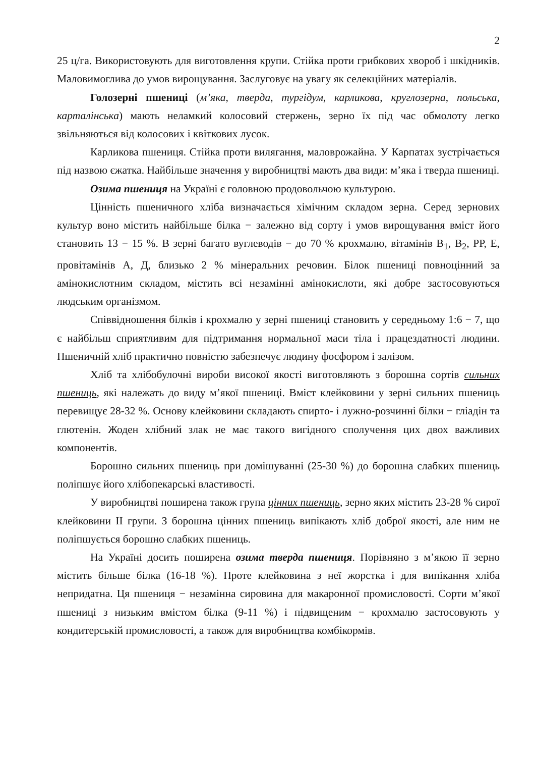2
25 ц/га. Використовують для виготовлення крупи. Стійка проти грибкових хвороб і шкідників. Маловимоглива до умов вирощування. Заслуговує на увагу як селекційних матеріалів.
Голозерні пшениці (м’яка, тверда, тургідум, карликова, круглозерна, польська, карталінська) мають неламкий колосовий стержень, зерно їх під час обмолоту легко звільняються від колосових і квіткових лусок.
Карликова пшениця. Стійка проти вилягання, маловрожайна. У Карпатах зустрічається під назвою єжатка. Найбільше значення у виробництві мають два види: м’яка і тверда пшениці.
Озима пшениця на Україні є головною продовольчою культурою.
Цінність пшеничного хліба визначається хімічним складом зерна. Серед зернових культур воно містить найбільше білка − залежно від сорту і умов вирощування вміст його становить 13 − 15 %. В зерні багато вуглеводів − до 70 % крохмалю, вітамінів В<sub>1</sub>, В<sub>2</sub>, РР, Е, провітамінів А, Д, близько 2 % мінеральних речовин. Білок пшениці повноцінний за амінокислотним складом, містить всі незамінні амінокислоти, які добре застосовуються людським організмом.
Співвідношення білків і крохмалю у зерні пшениці становить у середньому 1:6 − 7, що є найбільш сприятливим для підтримання нормальної маси тіла і працездатності людини. Пшеничній хліб практично повністю забезпечує людину фосфором і залізом.
Хліб та хлібобулочні вироби високої якості виготовляють з борошна сортів сильних пшениць, які належать до виду м’якої пшениці. Вміст клейковини у зерні сильних пшениць перевищує 28-32 %. Основу клейковини складають спирто- і лужно-розчинні білки − гліадін та глютенін. Жоден хлібний злак не має такого вигідного сполучення цих двох важливих компонентів.
Борошно сильних пшениць при домішуванні (25-30 %) до борошна слабких пшениць поліпшує його хлібопекарські властивості.
У виробництві поширена також група цінних пшениць, зерно яких містить 23-28 % сирої клейковини II групи. З борошна цінних пшениць випікають хліб доброї якості, але ним не поліпшується борошно слабких пшениць.
На Україні досить поширена озима тверда пшениця. Порівняно з м’якою її зерно містить більше білка (16-18 %). Проте клейковина з неї жорстка і для випікання хліба непридатна. Ця пшениця − незамінна сировина для макаронної промисловості. Сорти м’якої пшениці з низьким вмістом білка (9-11 %) і підвищеним − крохмалю застосовують у кондитерській промисловості, а також для виробництва комбікормів.